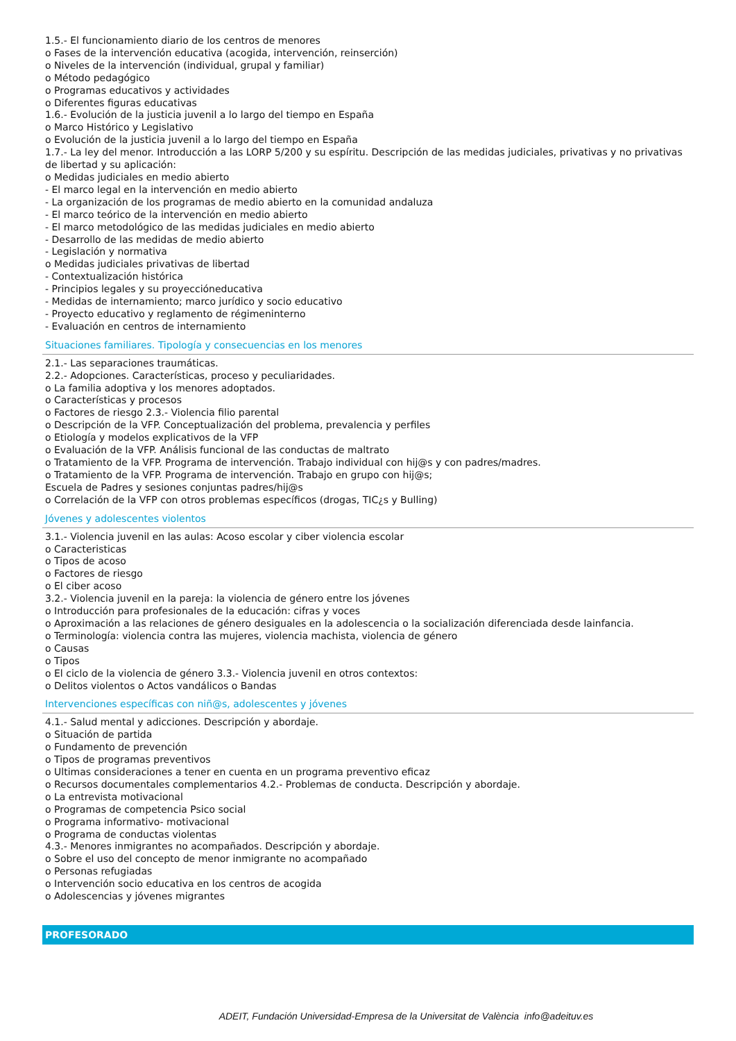1.5.- El funcionamiento diario de los centros de menores
o Fases de la intervención educativa (acogida, intervención, reinserción)
o Niveles de la intervención (individual, grupal y familiar)
o Método pedagógico
o Programas educativos y actividades
o Diferentes figuras educativas
1.6.- Evolución de la justicia juvenil a lo largo del tiempo en España
o Marco Histórico y Legislativo
o Evolución de la justicia juvenil a lo largo del tiempo en España
1.7.- La ley del menor. Introducción a las LORP 5/200 y su espíritu. Descripción de las medidas judiciales, privativas y no privativas de libertad y su aplicación:
o Medidas judiciales en medio abierto
- El marco legal en la intervención en medio abierto
- La organización de los programas de medio abierto en la comunidad andaluza
- El marco teórico de la intervención en medio abierto
- El marco metodológico de las medidas judiciales en medio abierto
- Desarrollo de las medidas de medio abierto
- Legislación y normativa
o Medidas judiciales privativas de libertad
- Contextualización histórica
- Principios legales y su proyecciónеducativa
- Medidas de internamiento; marco jurídico y socio educativo
- Proyecto educativo y reglamento de régimeninterno
- Evaluación en centros de internamiento
Situaciones familiares. Tipología y consecuencias en los menores
2.1.- Las separaciones traumáticas.
2.2.- Adopciones. Características, proceso y peculiaridades.
o La familia adoptiva y los menores adoptados.
o Características y procesos
o Factores de riesgo 2.3.- Violencia filio parental
o Descripción de la VFP. Conceptualización del problema, prevalencia y perfiles
o Etiología y modelos explicativos de la VFP
o Evaluación de la VFP. Análisis funcional de las conductas de maltrato
o Tratamiento de la VFP. Programa de intervención. Trabajo individual con hij@s y con padres/madres.
o Tratamiento de la VFP. Programa de intervención. Trabajo en grupo con hij@s;
Escuela de Padres y sesiones conjuntas padres/hij@s
o Correlación de la VFP con otros problemas específicos (drogas, TIC¿s y Bulling)
Jóvenes y adolescentes violentos
3.1.- Violencia juvenil en las aulas: Acoso escolar y ciber violencia escolar
o Caracteristicas
o Tipos de acoso
o Factores de riesgo
o El ciber acoso
3.2.- Violencia juvenil en la pareja: la violencia de género entre los jóvenes
o Introducción para profesionales de la educación: cifras y voces
o Aproximación a las relaciones de género desiguales en la adolescencia o la socialización diferenciada desde lainfancia.
o Terminología: violencia contra las mujeres, violencia machista, violencia de género
o Causas
o Tipos
o El ciclo de la violencia de género 3.3.- Violencia juvenil en otros contextos:
o Delitos violentos o Actos vandálicos o Bandas
Intervenciones específicas con niñ@s, adolescentes y jóvenes
4.1.- Salud mental y adicciones. Descripción y abordaje.
o Situación de partida
o Fundamento de prevención
o Tipos de programas preventivos
o Ultimas consideraciones a tener en cuenta en un programa preventivo eficaz
o Recursos documentales complementarios 4.2.- Problemas de conducta. Descripción y abordaje.
o La entrevista motivacional
o Programas de competencia Psico social
o Programa informativo- motivacional
o Programa de conductas violentas
4.3.- Menores inmigrantes no acompañados. Descripción y abordaje.
o Sobre el uso del concepto de menor inmigrante no acompañado
o Personas refugiadas
o Intervención socio educativa en los centros de acogida
o Adolescencias y jóvenes migrantes
PROFESORADO
ADEIT, Fundación Universidad-Empresa de la Universitat de València info@adeituv.es